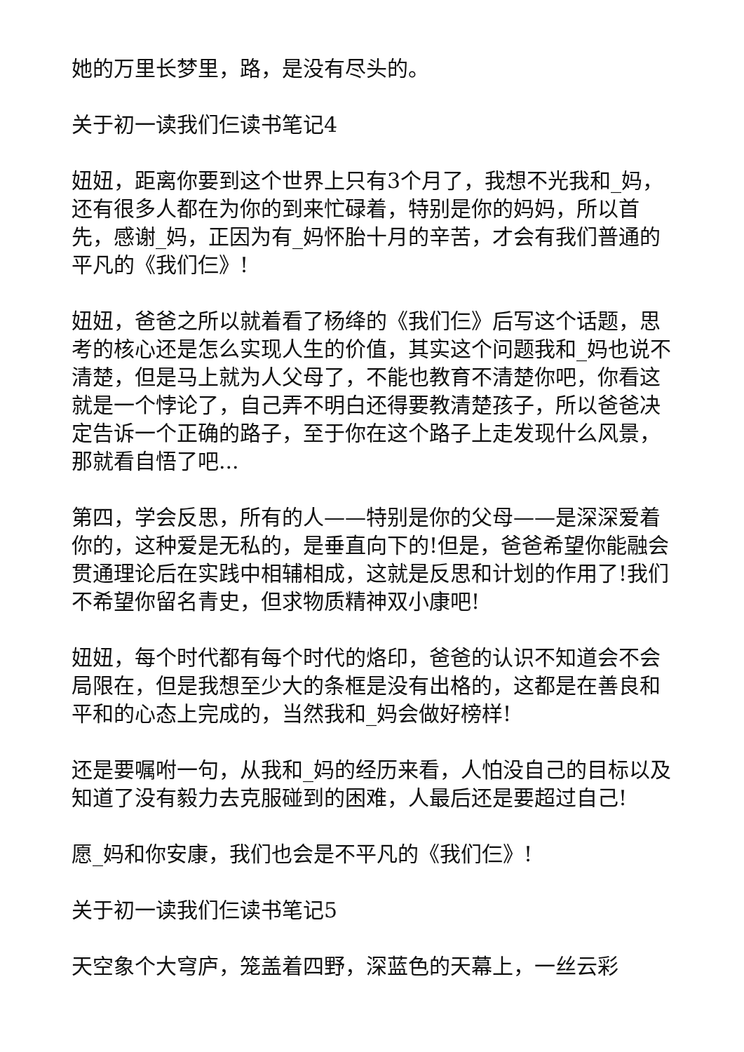她的万里长梦里，路，是没有尽头的。
关于初一读我们仨读书笔记4
妞妞，距离你要到这个世界上只有3个月了，我想不光我和_妈，还有很多人都在为你的到来忙碌着，特别是你的妈妈，所以首先，感谢_妈，正因为有_妈怀胎十月的辛苦，才会有我们普通的平凡的《我们仨》!
妞妞，爸爸之所以就着看了杨绛的《我们仨》后写这个话题，思考的核心还是怎么实现人生的价值，其实这个问题我和_妈也说不清楚，但是马上就为人父母了，不能也教育不清楚你吧，你看这就是一个悖论了，自己弄不明白还得要教清楚孩子，所以爸爸决定告诉一个正确的路子，至于你在这个路子上走发现什么风景，那就看自悟了吧...
第四，学会反思，所有的人——特别是你的父母——是深深爱着你的，这种爱是无私的，是垂直向下的!但是，爸爸希望你能融会贯通理论后在实践中相辅相成，这就是反思和计划的作用了!我们不希望你留名青史，但求物质精神双小康吧!
妞妞，每个时代都有每个时代的烙印，爸爸的认识不知道会不会局限在，但是我想至少大的条框是没有出格的，这都是在善良和平和的心态上完成的，当然我和_妈会做好榜样!
还是要嘱咐一句，从我和_妈的经历来看，人怕没自己的目标以及知道了没有毅力去克服碰到的困难，人最后还是要超过自己!
愿_妈和你安康，我们也会是不平凡的《我们仨》!
关于初一读我们仨读书笔记5
天空象个大穹庐，笼盖着四野，深蓝色的天幕上，一丝云彩